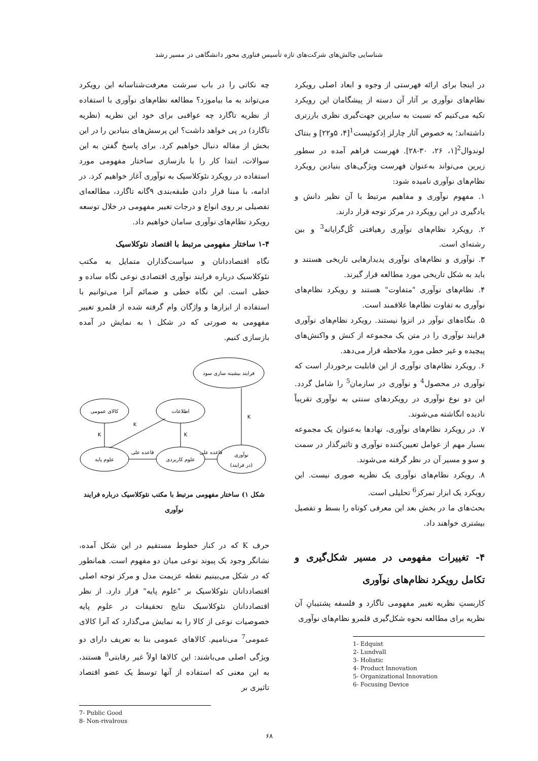شناسایی چالش‌های شرکت‌های تازه تأسیس فناوری محور دانشگاهی در مسیر رشد
در اینجا برای ارائه فهرستی از وجوه و ابعاد اصلی رویکرد نظام‌های نوآوری بر آثار آن دسته از پیشگامان این رویکرد تکیه می‌کنیم که نسبت به سایرین جهت‌گیری نظری بارزتری داشته‌اند؛ به خصوص آثار چارلز اِدکوئیست<sup>1</sup>[۴، ۵و۲۲] و بنتاک لوندوال<sup>2</sup>[۱، ۲۶، ۳۰-۲۸]. فهرست فراهم آمده در سطور زیرین می‌تواند به‌عنوان فهرست ویژگی‌های بنیادین رویکرد نظام‌های نوآوری نامیده شود:
۱. مفهوم نوآوری و مفاهیم مرتبط با آن نظیر دانش و یادگیری در این رویکرد در مرکز توجه قرار دارند.
۲. رویکرد نظام‌های نوآوری رهیافتی کُل‌گرایانه<sup>3</sup> و بین رشته‌ای است.
۳. نوآوری و نظام‌های نوآوری پدیدارهایی تاریخی هستند و باید به شکل تاریخی مورد مطالعه قرار گیرند.
۴. نظام‌های نوآوری "متفاوت" هستند و رویکرد نظام‌های نوآوری به تفاوت نظام‌ها علاقمند است.
۵. بنگاه‌های نوآور در انزوا نیستند. رویکرد نظام‌های نوآوری فرایند نوآوری را در متن یک مجموعه از کنش و واکنش‌های پیچیده و غیر خطی مورد ملاحظه قرار می‌دهد.
۶. رویکرد نظام‌های نوآوری از این قابلیت برخوردار است که نوآوری در محصول<sup>4</sup> و نوآوری در سازمان<sup>5</sup> را شامل گردد. این دو نوع نوآوری در رویکردهای سنتی به نوآوری تقریباً نادیده انگاشته می‌شوند.
۷. در رویکرد نظام‌های نوآوری، نهادها به‌عنوان یک مجموعه بسیار مهم از عوامل تعیین‌کننده نوآوری و تاثیرگذار در سمت و سو و مسیر آن در نظر گرفته می‌شوند.
۸. رویکرد نظام‌های نوآوری یک نظریه صوری نیست. این رویکرد یک ابزار تمرکز<sup>6</sup> تحلیلی است.
بحث‌های ما در بخش بعد این معرفی کوتاه را بسط و تفصیل بیشتری خواهند داد.
۴- تغییرات مفهومی در مسیر شکل‌گیری و تکامل رویکرد نظام‌های نوآوری
کاربستِ نظریه تغییر مفهومی تاگارد و فلسفه پشتیبانِ آن نظریه برای مطالعه نحوه شکل‌گیری قلمرو نظام‌های نوآوری
1- Edquist
2- Lundvall
3- Holistic
4- Product Innovation
5- Organizational Innovation
6- Focusing Device
چه نکاتی را در باب سرشت معرفت‌شناسانه این رویکرد می‌تواند به ما بیاموزد؟ مطالعه نظام‌های نوآوری با استفاده از نظریه تاگارد چه عواقبی برای خود این نظریه (نظریه تاگارد) در پی خواهد داشت؟ این پرسش‌های بنیادین را در این بخش از مقاله دنبال خواهیم کرد. برای پاسخ گفتن به این سوالات، ابتدا کار را با بازسازی ساختار مفهومی مورد استفاده در رویکرد نئوکلاسیک به نوآوری آغاز خواهیم کرد. در ادامه، با مبنا قرار دادن طبقه‌بندی ۹گانه تاگارد، مطالعه‌ای تفصیلی بر روی انواع و درجات تغییر مفهومی در خلال توسعه رویکرد نظام‌های نوآوری سامان خواهیم داد.
۱-۴ ساختار مفهومی مرتبط با اقتصاد نئوکلاسیک
نگاه اقتصاددانان و سیاست‌گذاران متمایل به مکتب نئوکلاسیک درباره فرایند نوآوری اقتصادی نوعی نگاه ساده و خطی است. این نگاه خطی و ضمائم آنرا می‌توانیم با استفاده از ابزارها و واژگان وام گرفته شده از قلمرو تغییر مفهومی به صورتی که در شکل ۱ به نمایش در آمده بازسازی کنیم.
فرایند بیشینه سازی سود
کالای عمومی
اطلاعات
علوم پایه
علوم کاربردی
نوآوری
(در فرایند)
K
K
K
K
قاعده علی
قاعده علی
شکل ۱) ساختار مفهومی مرتبط با مکتب نئوکلاسیک درباره فرایند نوآوری
حرف K که در کنار خطوط مستقیم در این شکل آمده، نشانگر وجود یک پیوند نوعی میان دو مفهوم است. همانطور که در شکل می‌بینیم نقطه عزیمت مدل و مرکز توجه اصلی اقتصاددانان نئوکلاسیک بر "علوم پایه" قرار دارد. از نظر اقتصاددانان نئوکلاسیک نتایج تحقیقات در علوم پایه خصوصیات نوعی از کالا را به نمایش می‌گذارد که آنرا کالای عمومی<sup>7</sup> می‌نامیم. کالاهای عمومی بنا به تعریف دارای دو ویژگی اصلی می‌باشند: این کالاها اولاً غیر رقابتی<sup>8</sup> هستند، به این معنی که استفاده از آنها توسط یک عضو اقتصاد تاثیری بر
7- Public Good
8- Non-rivalrous
۶۸